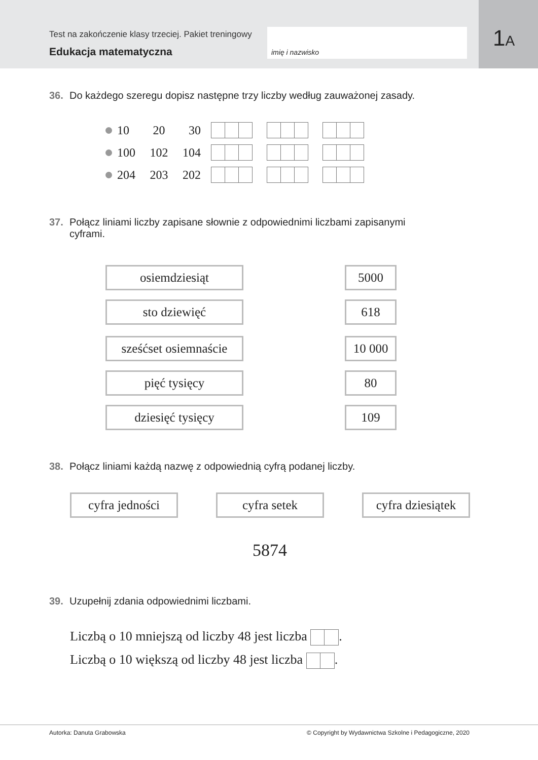Test na zakończenie klasy trzeciej. Pakiet treningowy
Edukacja matematyczna
imię i nazwisko
1A
36. Do każdego szeregu dopisz następne trzy liczby według zauważonej zasady.
10 20 30
100 102 104
204 203 202
37. Połącz liniami liczby zapisane słownie z odpowiednimi liczbami zapisanymi
cyframi.
osiemdziesiąt 5000
sto dziewięć 618
sześćset osiemnaście
10 000
pięć tysięcy 80
dziesięć tysięcy 109
38. Połącz liniami każdą nazwę z odpowiednią cyfrą podanej liczby.
cyfra jedności cyfra setek cyfra dziesiątek
5874
39. Uzupełnij zdania odpowiednimi liczbami.
Liczbą o 10 mniejszą od liczby 48 jest liczba .
Liczbą o 10 większą od liczby 48 jest liczba .
Autorka: Danuta Grabowska © Copyright by Wydawnictwa Szkolne i Pedagogiczne, 2020